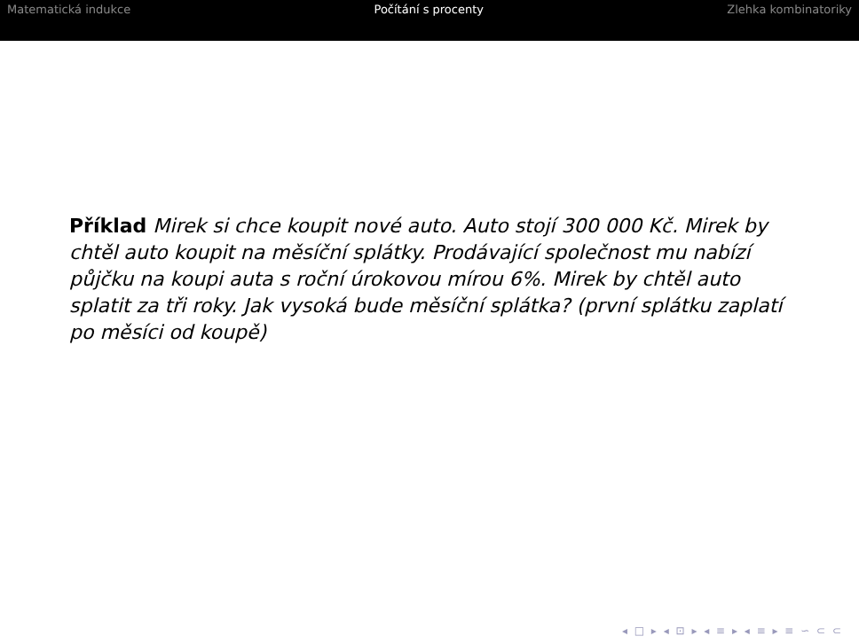Matematická indukce Počítání s procenty Zlehka kombinatoriky
Příklad Mirek si chce koupit nové auto. Auto stojí 300 000 Kč. Mirek by chtěl auto koupit na měsíční splátky. Prodávající společnost mu nabízí půjčku na koupi auta s roční úrokovou mírou 6%. Mirek by chtěl auto splatit za tři roky. Jak vysoká bude měsíční splátka? (první splátku zaplatí po měsíci od koupě)
◂ □ ▸ ◂ ⊡ ▸ ◂ ≡ ▸ ◂ ≡ ▸ ≡ ∽ ⊂ ⊂